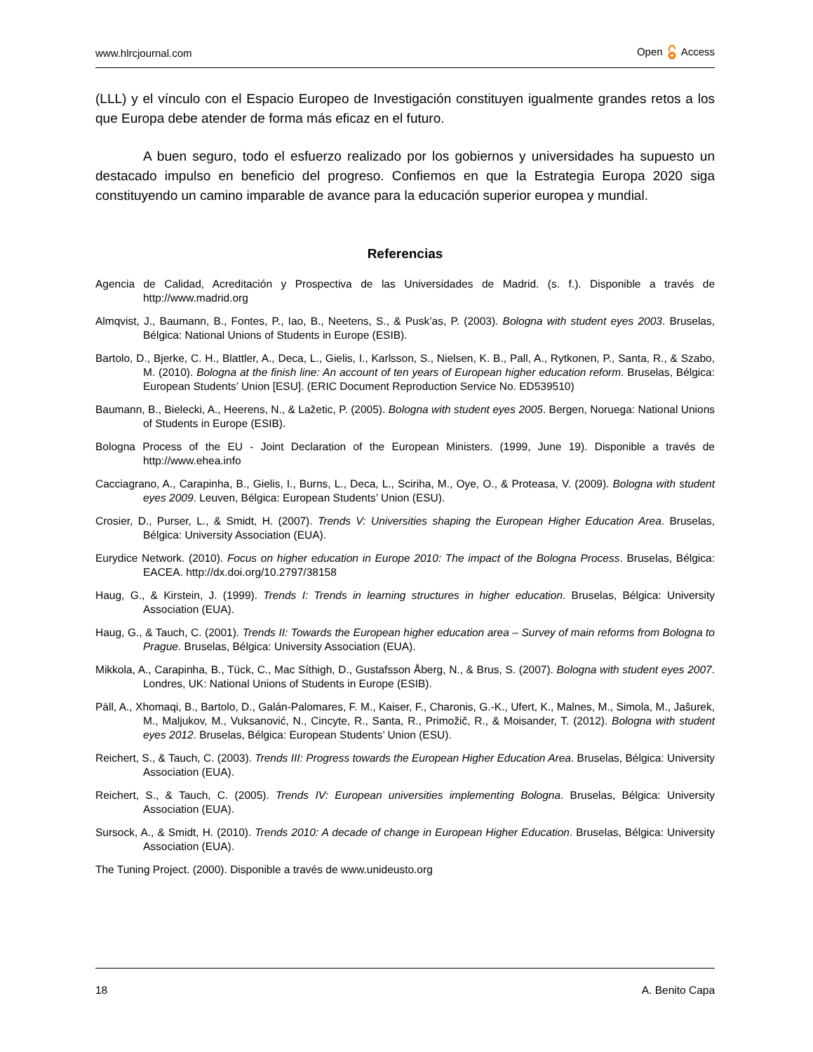www.hlrcjournal.com OpenAccess
(LLL) y el vínculo con el Espacio Europeo de Investigación constituyen igualmente grandes retos a los que Europa debe atender de forma más eficaz en el futuro.
A buen seguro, todo el esfuerzo realizado por los gobiernos y universidades ha supuesto un destacado impulso en beneficio del progreso. Confiemos en que la Estrategia Europa 2020 siga constituyendo un camino imparable de avance para la educación superior europea y mundial.
Referencias
Agencia de Calidad, Acreditación y Prospectiva de las Universidades de Madrid. (s. f.). Disponible a través de http://www.madrid.org
Almqvist, J., Baumann, B., Fontes, P., Iao, B., Neetens, S., & Pusk’as, P. (2003). Bologna with student eyes 2003. Bruselas, Bélgica: National Unions of Students in Europe (ESIB).
Bartolo, D., Bjerke, C. H., Blattler, A., Deca, L., Gielis, I., Karlsson, S., Nielsen, K. B., Pall, A., Rytkonen, P., Santa, R., & Szabo, M. (2010). Bologna at the finish line: An account of ten years of European higher education reform. Bruselas, Bélgica: European Students’ Union [ESU]. (ERIC Document Reproduction Service No. ED539510)
Baumann, B., Bielecki, A., Heerens, N., & Lažetic, P. (2005). Bologna with student eyes 2005. Bergen, Noruega: National Unions of Students in Europe (ESIB).
Bologna Process of the EU - Joint Declaration of the European Ministers. (1999, June 19). Disponible a través de http://www.ehea.info
Cacciagrano, A., Carapinha, B., Gielis, I., Burns, L., Deca, L., Sciriha, M., Oye, O., & Proteasa, V. (2009). Bologna with student eyes 2009. Leuven, Bélgica: European Students’ Union (ESU).
Crosier, D., Purser, L., & Smidt, H. (2007). Trends V: Universities shaping the European Higher Education Area. Bruselas, Bélgica: University Association (EUA).
Eurydice Network. (2010). Focus on higher education in Europe 2010: The impact of the Bologna Process. Bruselas, Bélgica: EACEA. http://dx.doi.org/10.2797/38158
Haug, G., & Kirstein, J. (1999). Trends I: Trends in learning structures in higher education. Bruselas, Bélgica: University Association (EUA).
Haug, G., & Tauch, C. (2001). Trends II: Towards the European higher education area – Survey of main reforms from Bologna to Prague. Bruselas, Bélgica: University Association (EUA).
Mikkola, A., Carapinha, B., Tück, C., Mac Síthigh, D., Gustafsson Åberg, N., & Brus, S. (2007). Bologna with student eyes 2007. Londres, UK: National Unions of Students in Europe (ESIB).
Päll, A., Xhomaqi, B., Bartolo, D., Galán-Palomares, F. M., Kaiser, F., Charonis, G.-K., Ufert, K., Malnes, M., Simola, M., Jašurek, M., Maljukov, M., Vuksanović, N., Cincyte, R., Santa, R., Primožič, R., & Moisander, T. (2012). Bologna with student eyes 2012. Bruselas, Bélgica: European Students’ Union (ESU).
Reichert, S., & Tauch, C. (2003). Trends III: Progress towards the European Higher Education Area. Bruselas, Bélgica: University Association (EUA).
Reichert, S., & Tauch, C. (2005). Trends IV: European universities implementing Bologna. Bruselas, Bélgica: University Association (EUA).
Sursock, A., & Smidt, H. (2010). Trends 2010: A decade of change in European Higher Education. Bruselas, Bélgica: University Association (EUA).
The Tuning Project. (2000). Disponible a través de www.unideusto.org
18 A. Benito Capa